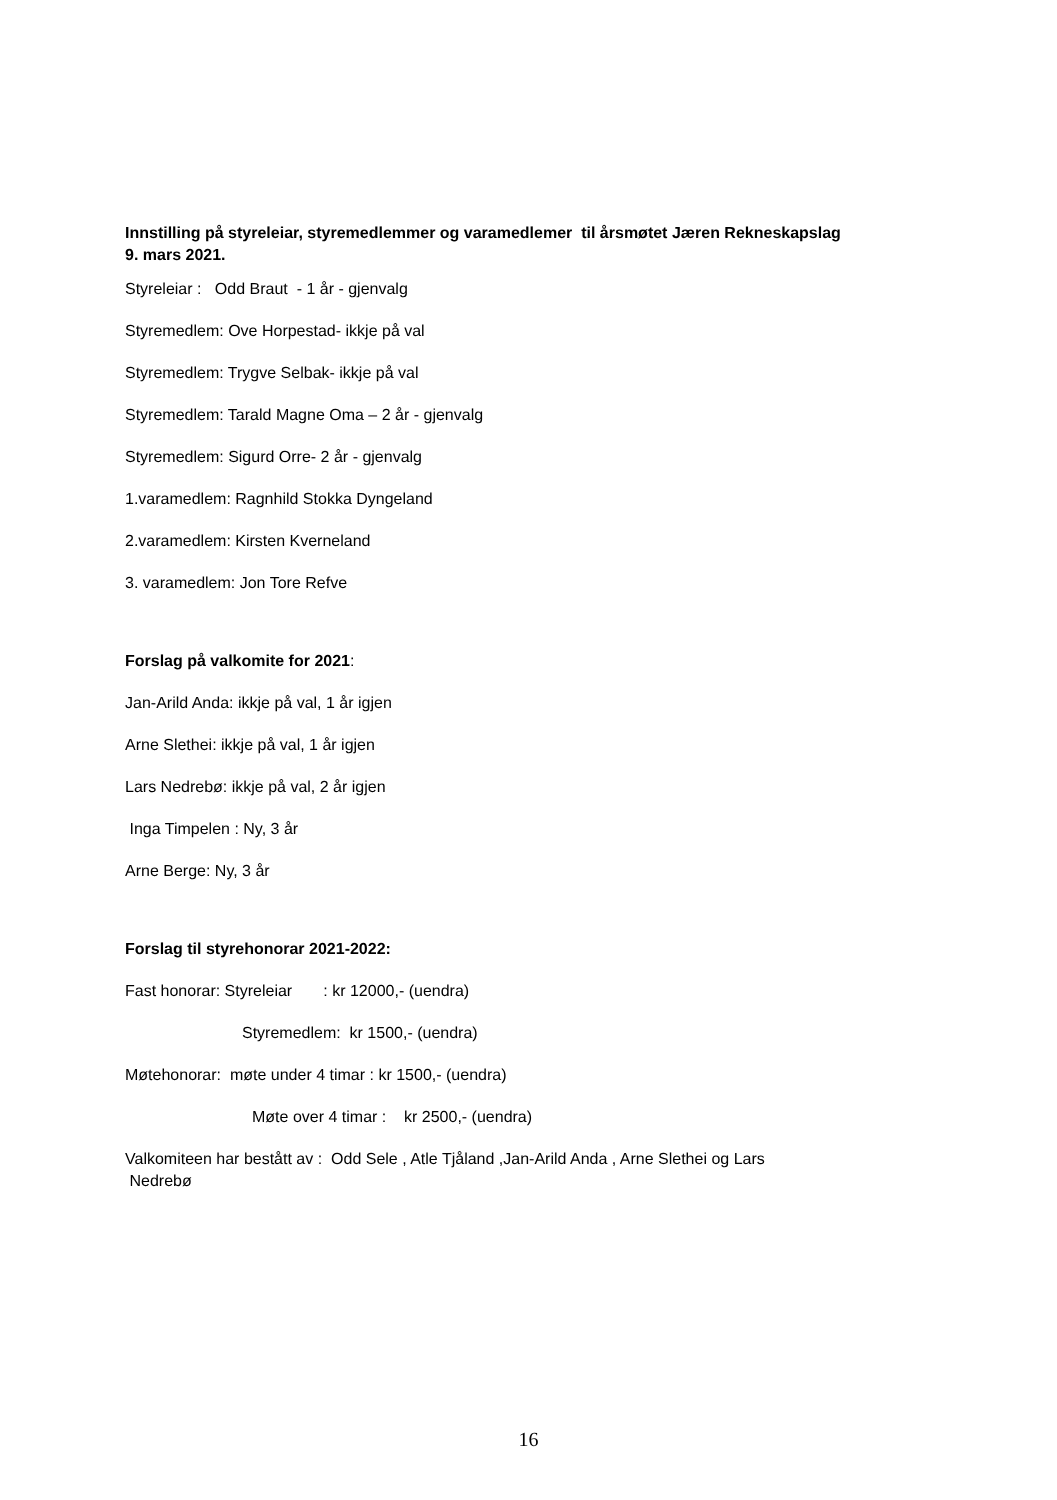Innstilling på styreleiar, styremedlemmer og varamedlemer til årsmøtet Jæren Rekneskapslag
9. mars 2021.
Styreleiar : Odd Braut - 1 år - gjenvalg
Styremedlem: Ove Horpestad- ikkje på val
Styremedlem: Trygve Selbak- ikkje på val
Styremedlem: Tarald Magne Oma – 2 år - gjenvalg
Styremedlem: Sigurd Orre- 2 år - gjenvalg
1.varamedlem: Ragnhild Stokka Dyngeland
2.varamedlem: Kirsten Kverneland
3. varamedlem: Jon Tore Refve
Forslag på valkomite for 2021:
Jan-Arild Anda: ikkje på val, 1 år igjen
Arne Slethei: ikkje på val, 1 år igjen
Lars Nedrebø: ikkje på val, 2 år igjen
Inga Timpelen : Ny, 3 år
Arne Berge: Ny, 3 år
Forslag til styrehonorar 2021-2022:
Fast honorar: Styreleiar : kr 12000,- (uendra)
Styremedlem: kr 1500,- (uendra)
Møtehonorar: møte under 4 timar : kr 1500,- (uendra)
Møte over 4 timar : kr 2500,- (uendra)
Valkomiteen har bestått av : Odd Sele , Atle Tjåland ,Jan-Arild Anda , Arne Slethei og Lars
Nedrebø
16